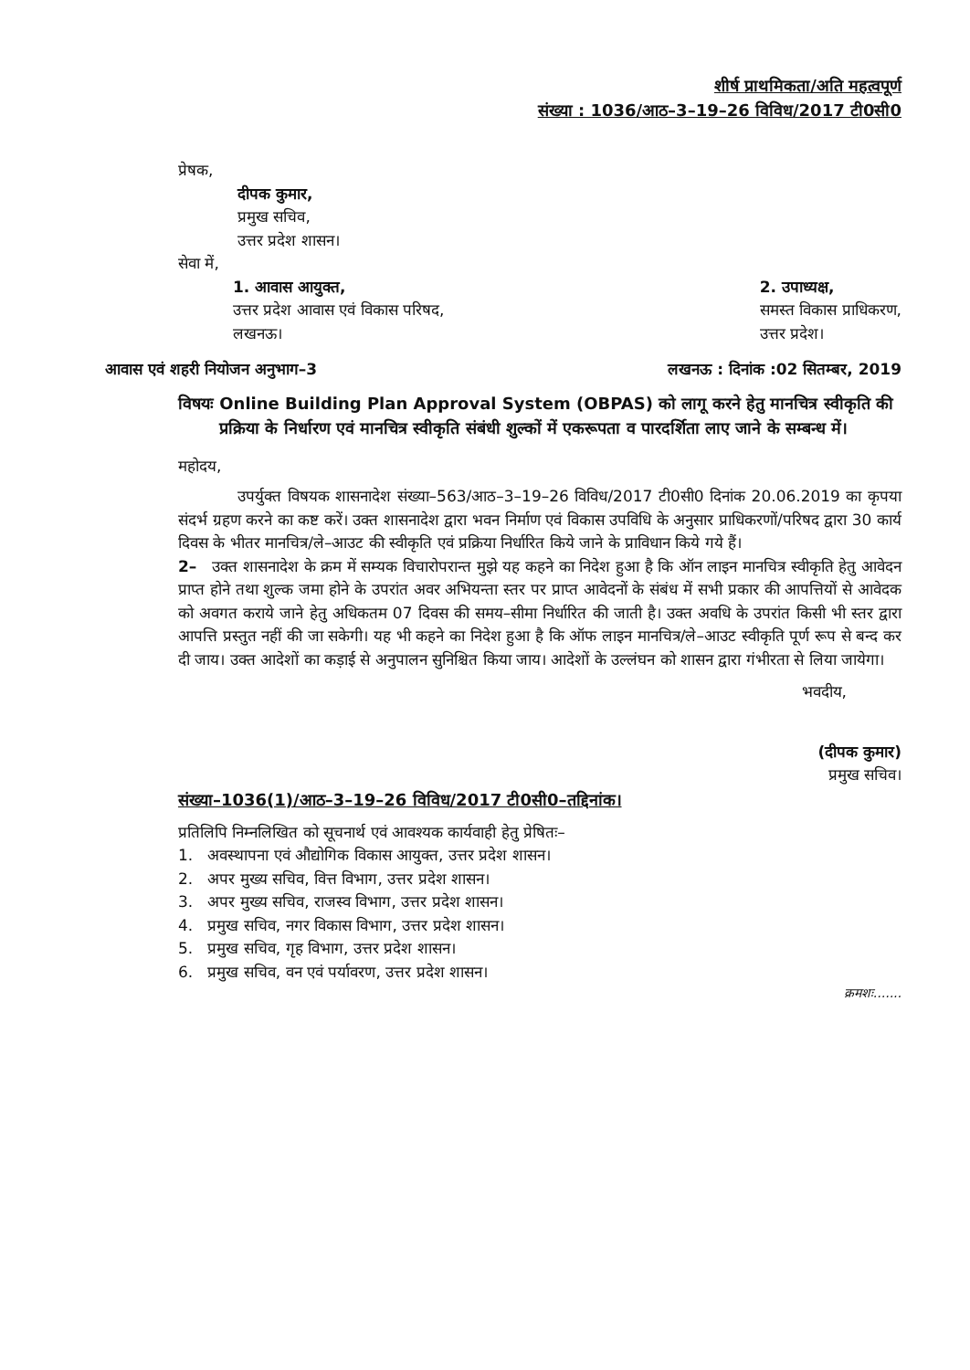शीर्ष प्राथमिकता/अति महत्वपूर्ण
संख्या : 1036/आठ–3–19–26 विविध/2017 टी0सी0
प्रेषक,
दीपक कुमार,
प्रमुख सचिव,
उत्तर प्रदेश शासन।
सेवा में,
1. आवास आयुक्त,
उत्तर प्रदेश आवास एवं विकास परिषद,
लखनऊ।
2. उपाध्यक्ष,
समस्त विकास प्राधिकरण,
उत्तर प्रदेश।
आवास एवं शहरी नियोजन अनुभाग–3 लखनऊ : दिनांक :02 सितम्बर, 2019
विषयः Online Building Plan Approval System (OBPAS) को लागू करने हेतु मानचित्र स्वीकृति की प्रक्रिया के निर्धारण एवं मानचित्र स्वीकृति संबंधी शुल्कों में एकरूपता व पारदर्शिता लाए जाने के सम्बन्ध में।
महोदय,
उपर्युक्त विषयक शासनादेश संख्या–563/आठ–3–19–26 विविध/2017 टी0सी0 दिनांक 20.06.2019 का कृपया संदर्भ ग्रहण करने का कष्ट करें। उक्त शासनादेश द्वारा भवन निर्माण एवं विकास उपविधि के अनुसार प्राधिकरणों/परिषद द्वारा 30 कार्य दिवस के भीतर मानचित्र/ले–आउट की स्वीकृति एवं प्रक्रिया निर्धारित किये जाने के प्राविधान किये गये हैं।
2– उक्त शासनादेश के क्रम में सम्यक विचारोपरान्त मुझे यह कहने का निदेश हुआ है कि ऑन लाइन मानचित्र स्वीकृति हेतु आवेदन प्राप्त होने तथा शुल्क जमा होने के उपरांत अवर अभियन्ता स्तर पर प्राप्त आवेदनों के संबंध में सभी प्रकार की आपत्तियों से आवेदक को अवगत कराये जाने हेतु अधिकतम 07 दिवस की समय–सीमा निर्धारित की जाती है। उक्त अवधि के उपरांत किसी भी स्तर द्वारा आपत्ति प्रस्तुत नहीं की जा सकेगी। यह भी कहने का निदेश हुआ है कि ऑफ लाइन मानचित्र/ले–आउट स्वीकृति पूर्ण रूप से बन्द कर दी जाय। उक्त आदेशों का कड़ाई से अनुपालन सुनिश्चित किया जाय। आदेशों के उल्लंघन को शासन द्वारा गंभीरता से लिया जायेगा।
भवदीय,
(दीपक कुमार)
प्रमुख सचिव।
संख्या–1036(1)/आठ–3–19–26 विविध/2017 टी0सी0–तद्दिनांक।
प्रतिलिपि निम्नलिखित को सूचनार्थ एवं आवश्यक कार्यवाही हेतु प्रेषितः–
1. अवस्थापना एवं औद्योगिक विकास आयुक्त, उत्तर प्रदेश शासन।
2. अपर मुख्य सचिव, वित्त विभाग, उत्तर प्रदेश शासन।
3. अपर मुख्य सचिव, राजस्व विभाग, उत्तर प्रदेश शासन।
4. प्रमुख सचिव, नगर विकास विभाग, उत्तर प्रदेश शासन।
5. प्रमुख सचिव, गृह विभाग, उत्तर प्रदेश शासन।
6. प्रमुख सचिव, वन एवं पर्यावरण, उत्तर प्रदेश शासन।
क्रमशः.......